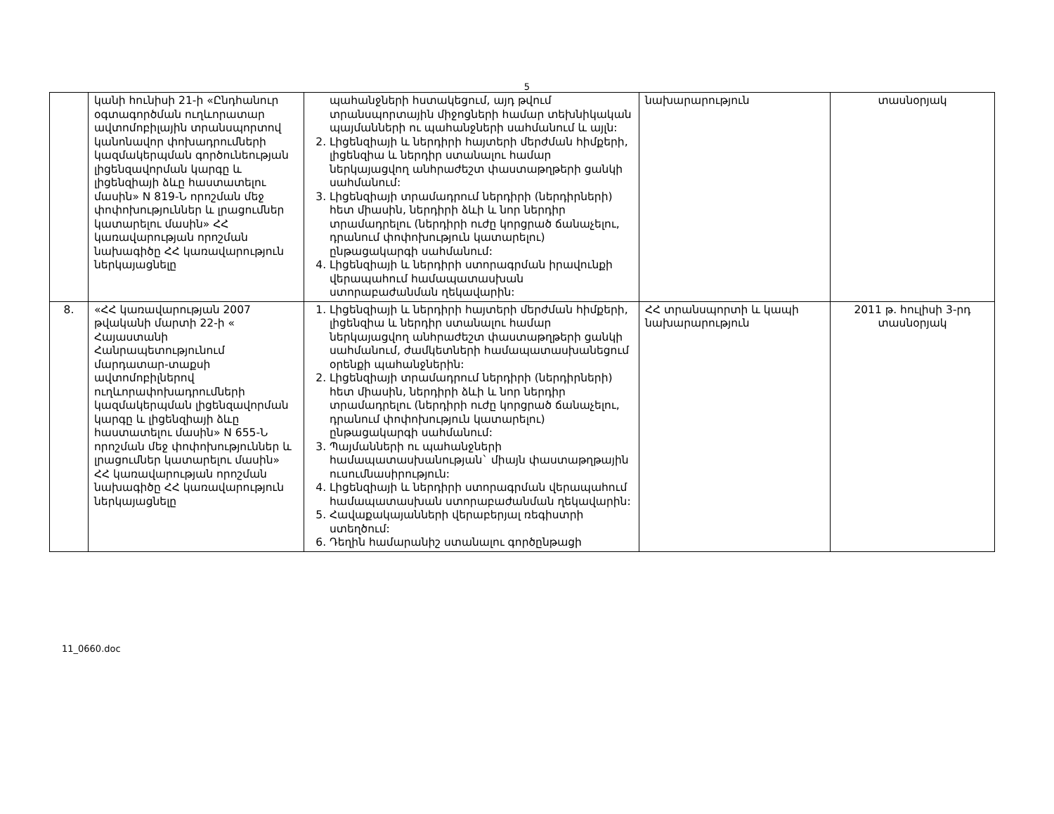5
| | կանի հունիսի 21-ի «Ընդհանուր օգտագործման ուղևորատար ավտոմոբիլային տրանսպորտով կանոնավոր փոխադրումների կազմակերպման գործունեության լիցենզավորման կարգը և լիցենզիայի ձևը հաստատելու մասին» N 819-Ն որոշման մեջ փոփոխություններ և լրացումներ կատարելու մասին» ՀՀ կառավարության որոշման նախագիծը ՀՀ կառավարություն ներկայացնելը | պահանջների հստակեցում, այդ թվում տրանսպորտային միջոցների համար տեխնիկական պայմանների ու պահանջների սահմանում և այլն: 2. Լիցենզիայի և ներդիրի հայտերի մերժման հիմքերի, լիցենզիա և ներդիր ստանալու համար ներկայացվող անհրաժեշտ փաստաթղթերի ցանկի սահմանում: 3. Լիցենզիայի տրամադրում ներդիրի (ներդիրների) հետ միասին, ներդիրի ձևի և նոր ներդիր տրամադրելու (ներդիրի ուժը կորցրած ճանաչելու, դրանում փոփոխություն կատարելու) ընթացակարգի սահմանում: 4. Լիցենզիայի և ներդիրի ստորագրման իրավունքի վերապահում համապատասխան ստորաբաժանման ղեկավարին: | նախարարություն | տասնօրյակ |
| 8. | «ՀՀ կառավարության 2007 թվականի մարտի 22-ի « Հայաստանի Հանրապետությունում մարդատար-տաքսի ավտոմոբիլներով ուղևորափոխադրումների կազմակերպման լիցենզավորման կարգը և լիցենզիայի ձևը հաստատելու մասին» N 655-Ն որոշման մեջ փոփոխություններ և լրացումներ կատարելու մասին» ՀՀ կառավարության որոշման նախագիծը ՀՀ կառավարություն ներկայացնելը | 1. Լիցենզիայի և ներդիրի հայտերի մերժման հիմքերի, լիցենզիա և ներդիր ստանալու համար ներկայացվող անհրաժեշտ փաստաթղթերի ցանկի սահմանում, ժամկետների համապատասխանեցում օրենքի պահանջներին: 2. Լիցենզիայի տրամադրում ներդիրի (ներդիրների) հետ միասին, ներդիրի ձևի և նոր ներդիր տրամադրելու (ներդիրի ուժը կորցրած ճանաչելու, դրանում փոփոխություն կատարելու) ընթացակարգի սահմանում: 3. Պայմանների ու պահանջների համապատասխանության` միայն փաստաթղթային ուսումնասիրություն: 4. Լիցենզիայի և ներդիրի ստորագրման վերապահում համապատասխան ստորաբաժանման ղեկավարին: 5. Հավաքակայանների վերաբերյալ ռեգիստրի ստեղծում: 6. Դեղին համարանիշ ստանալու գործընթացի | ՀՀ տրանսպորտի և կապի նախարարություն | 2011 թ. հուլիսի 3-րդ տասնօրյակ |
11_0660.doc